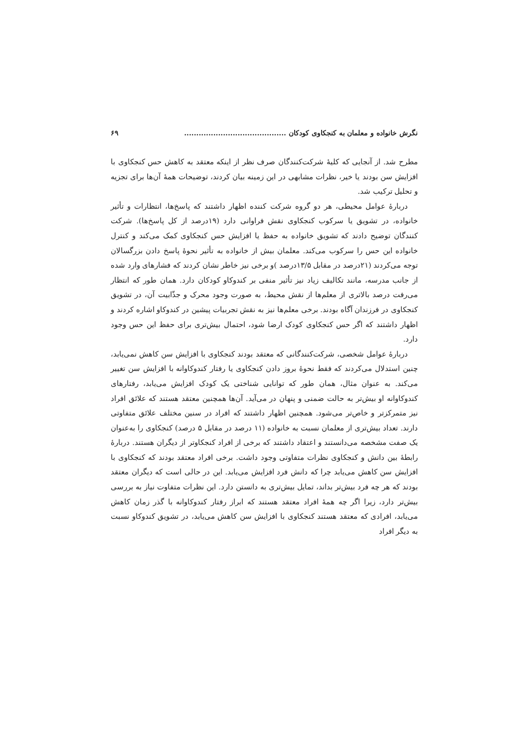نگرش خانواده و معلمان به کنجکاوی کودکان .......................................... ۶۹
مطرح شد. از آنجایی که کلیهٔ شرکت‌کنندگان صرف نظر از اینکه معتقد به کاهش حس کنجکاوی با افزایش سن بودند یا خیر، نظرات مشابهی در این زمینه بیان کردند، توضیحات همهٔ آن‌ها برای تجزیه و تحلیل ترکیب شد.
دربارهٔ عوامل محیطی، هر دو گروه شرکت کننده اظهار داشتند که پاسخ‌ها، انتظارات و تأثیر خانواده، در تشویق یا سرکوب کنجکاوی نقش فراوانی دارد (۱۹درصد از کل پاسخ‌ها). شرکت کنندگان توضیح دادند که تشویق خانواده به حفظ یا افزایش حس کنجکاوی کمک می‌کند و کنترل خانواده این حس را سرکوب می‌کند. معلمان بیش از خانواده به تأثیر نحوهٔ پاسخ دادن بزرگسالان توجه می‌کردند (۲۱درصد در مقابل ۱۳/۵درصد )و برخی نیز خاطر نشان کردند که فشارهای وارد شده از جانب مدرسه، مانند تکالیف زیاد نیز تأثیر منفی بر کندوکاو کودکان دارد. همان طور که انتظار می‌رفت درصد بالاتری از معلم‌ها از نقش محیط، به صورت وجود محرک و جذّابیت آن، در تشویق کنجکاوی در فرزندان آگاه بودند. برخی معلم‌ها نیز به نقش تجربیات پیشین در کندوکاو اشاره کردند و اظهار داشتند که اگر حس کنجکاوی کودک ارضا شود، احتمال بیش‌تری برای حفظ این حس وجود دارد.
دربارهٔ عوامل شخصی، شرکت‌کنندگانی که معتقد بودند کنجکاوی با افزایش سن کاهش نمی‌یابد، چنین استدلال می‌کردند که فقط نحوهٔ بروز دادن کنجکاوی یا رفتار کندوکاوانه با افزایش سن تغییر می‌کند. به عنوان مثال، همان طور که توانایی شناختی یک کودک افزایش می‌یابد، رفتارهای کندوکاوانه او بیش‌تر به حالت ضمنی و پنهان در می‌آید. آن‌ها همچنین معتقد هستند که علائق افراد نیز متمرکزتر و خاص‌تر می‌شود. همچنین اظهار داشتند که افراد در سنین مختلف علائق متفاوتی دارند. تعداد بیش‌تری از معلمان نسبت به خانواده (۱۱ درصد در مقابل ۵ درصد) کنجکاوی را به‌عنوان یک صفت مشخصه می‌دانستند و اعتقاد داشتند که برخی از افراد کنجکاوتر از دیگران هستند. دربارهٔ رابطهٔ بین دانش و کنجکاوی نظرات متفاوتی وجود داشت. برخی افراد معتقد بودند که کنجکاوی با افزایش سن کاهش می‌یابد چرا که دانش فرد افزایش می‌یابد. این در حالی است که دیگران معتقد بودند که هر چه فرد بیش‌تر بداند، تمایل بیش‌تری به دانستن دارد. این نظرات متفاوت نیاز به بررسی بیش‌تر دارد، زیرا اگر چه همهٔ افراد معتقد هستند که ابراز رفتار کندوکاوانه با گذر زمان کاهش می‌یابد، افرادی که معتقد هستند کنجکاوی با افزایش سن کاهش می‌یابد، در تشویق کندوکاو نسبت به دیگر افراد